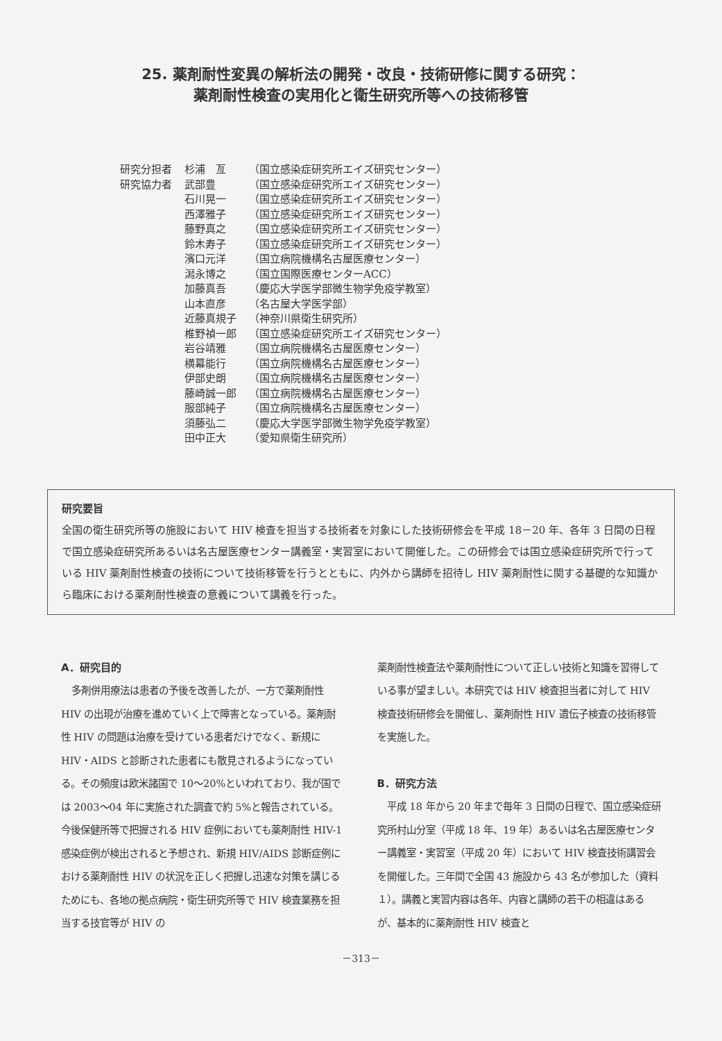25. 薬剤耐性変異の解析法の開発・改良・技術研修に関する研究：
薬剤耐性検査の実用化と衛生研究所等への技術移管
| 研究分担者 | 杉浦 亙 | （国立感染症研究所エイズ研究センター） |
| 研究協力者 | 武部豊 | （国立感染症研究所エイズ研究センター） |
| | 石川晃一 | （国立感染症研究所エイズ研究センター） |
| | 西澤雅子 | （国立感染症研究所エイズ研究センター） |
| | 藤野真之 | （国立感染症研究所エイズ研究センター） |
| | 鈴木寿子 | （国立感染症研究所エイズ研究センター） |
| | 濱口元洋 | （国立病院機構名古屋医療センター） |
| | 潟永博之 | （国立国際医療センターACC） |
| | 加藤真吾 | （慶応大学医学部微生物学免疫学教室） |
| | 山本直彦 | （名古屋大学医学部） |
| | 近藤真規子 | （神奈川県衛生研究所） |
| | 椎野禎一郎 | （国立感染症研究所エイズ研究センター） |
| | 岩谷靖雅 | （国立病院機構名古屋医療センター） |
| | 横幕能行 | （国立病院機構名古屋医療センター） |
| | 伊部史朗 | （国立病院機構名古屋医療センター） |
| | 藤崎誠一郎 | （国立病院機構名古屋医療センター） |
| | 服部純子 | （国立病院機構名古屋医療センター） |
| | 須藤弘二 | （慶応大学医学部微生物学免疫学教室） |
| | 田中正大 | （愛知県衛生研究所） |
研究要旨
全国の衛生研究所等の施設において HIV 検査を担当する技術者を対象にした技術研修会を平成 18－20 年、各年 3 日間の日程で国立感染症研究所あるいは名古屋医療センター講義室・実習室において開催した。この研修会では国立感染症研究所で行っている HIV 薬剤耐性検査の技術について技術移管を行うとともに、内外から講師を招待し HIV 薬剤耐性に関する基礎的な知識から臨床における薬剤耐性検査の意義について講義を行った。
A．研究目的
多剤併用療法は患者の予後を改善したが、一方で薬剤耐性 HIV の出現が治療を進めていく上で障害となっている。薬剤耐性 HIV の問題は治療を受けている患者だけでなく、新規に HIV・AIDS と診断された患者にも散見されるようになっている。その頻度は欧米諸国で 10～20%といわれており、我が国では 2003～04 年に実施された調査で約 5%と報告されている。今後保健所等で把握される HIV 症例においても薬剤耐性 HIV-1 感染症例が検出されると予想され、新規 HIV/AIDS 診断症例における薬剤耐性 HIV の状況を正しく把握し迅速な対策を講じるためにも、各地の拠点病院・衛生研究所等で HIV 検査業務を担当する技官等が HIV の
薬剤耐性検査法や薬剤耐性について正しい技術と知識を習得している事が望ましい。本研究では HIV 検査担当者に対して HIV 検査技術研修会を開催し、薬剤耐性 HIV 遺伝子検査の技術移管を実施した。
B．研究方法
平成 18 年から 20 年まで毎年 3 日間の日程で、国立感染症研究所村山分室（平成 18 年、19 年）あるいは名古屋医療センター講義室・実習室（平成 20 年）において HIV 検査技術講習会を開催した。三年間で全国 43 施設から 43 名が参加した（資料１）。講義と実習内容は各年、内容と講師の若干の相違はあるが、基本的に薬剤耐性 HIV 検査と
－313－